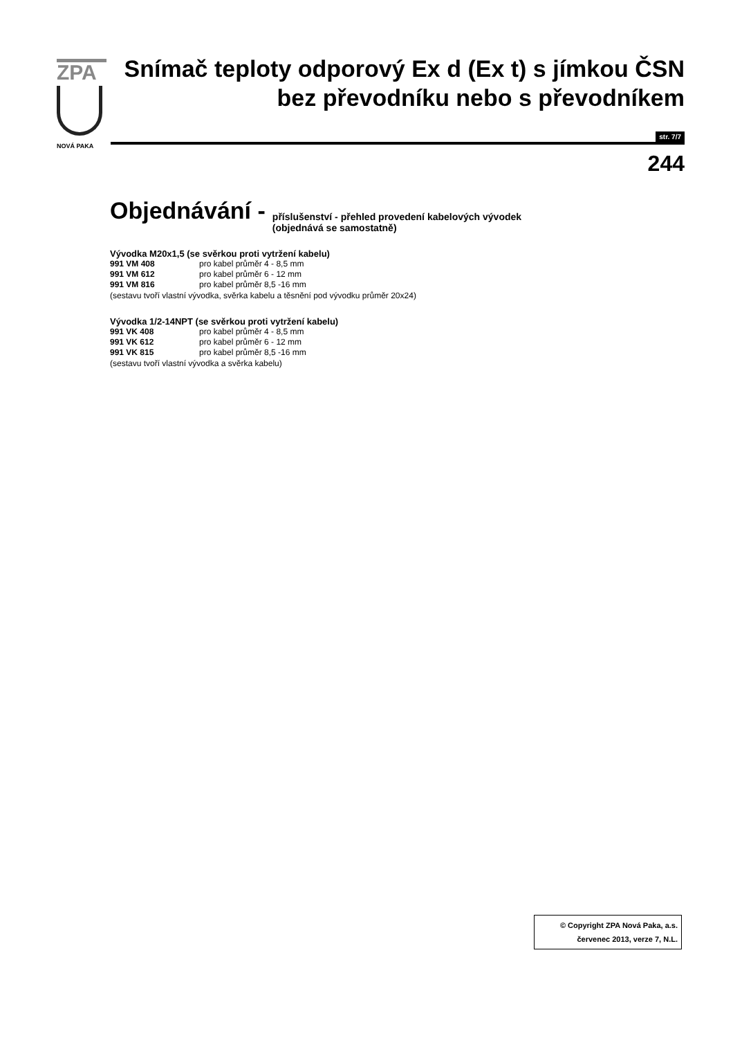ZPA
NOVÁ PAKA
Snímač teploty odporový Ex d (Ex t) s jímkou ČSN
bez převodníku nebo s převodníkem
str. 7/7
244
Objednávání - příslušenství - přehled provedení kabelových vývodek
(objednává se samostatně)
Vývodka M20x1,5 (se svěrkou proti vytržení kabelu)
991 VM 408 pro kabel průměr 4 - 8,5 mm
991 VM 612 pro kabel průměr 6 - 12 mm
991 VM 816 pro kabel průměr 8,5 -16 mm
(sestavu tvoří vlastní vývodka, svěrka kabelu a těsnění pod vývodku průměr 20x24)
Vývodka 1/2-14NPT (se svěrkou proti vytržení kabelu)
991 VK 408 pro kabel průměr 4 - 8,5 mm
991 VK 612 pro kabel průměr 6 - 12 mm
991 VK 815 pro kabel průměr 8,5 -16 mm
(sestavu tvoří vlastní vývodka a svěrka kabelu)
© Copyright ZPA Nová Paka, a.s.
červenec 2013, verze 7, N.L.